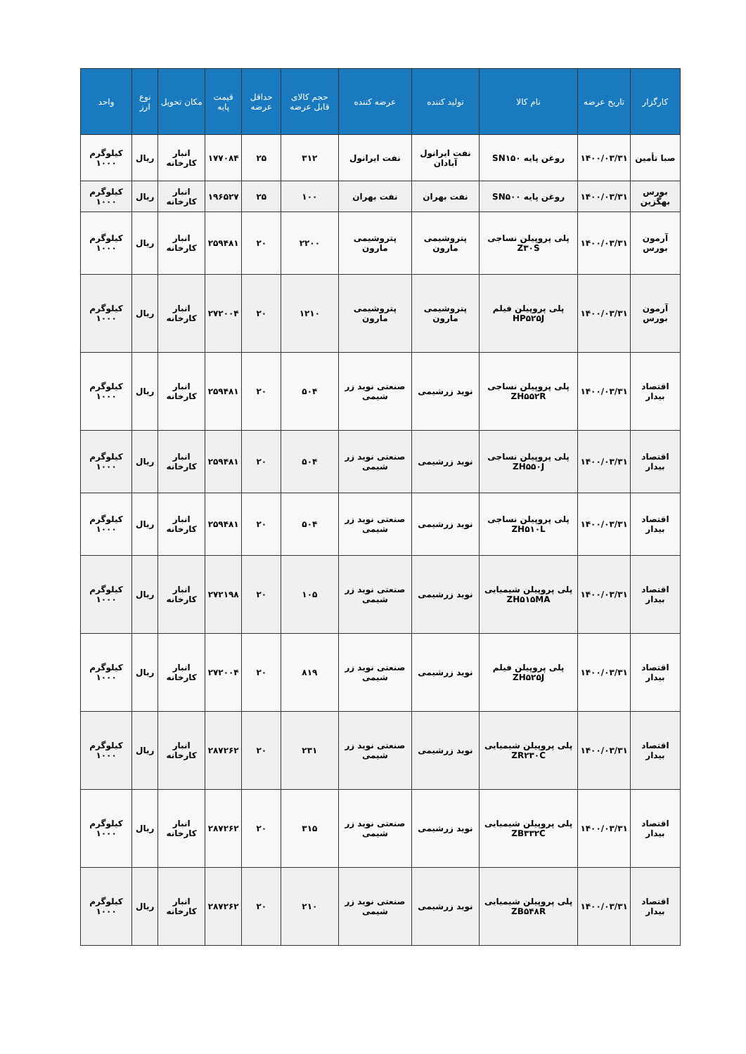| کارگزار | تاریخ عرضه | نام کالا | تولید کننده | عرضه کننده | حجم کالای قابل عرضه | حداقل عرضه | قیمت پایه | مکان تحویل | نوع ارز | واحد |
| --- | --- | --- | --- | --- | --- | --- | --- | --- | --- | --- |
| صبا تأمین | ۱۴۰۰/۰۳/۳۱ | روغن پایه SN۱۵۰ | نفت ایرانول آبادان | نفت ایرانول | ۳۱۲ | ۲۵ | ۱۷۷۰۸۴ | انبار کارخانه | ریال | کیلوگرم ۱۰۰۰ |
| بورس بهگزین | ۱۴۰۰/۰۳/۳۱ | روغن پایه SN۵۰۰ | نفت بهران | نفت بهران | ۱۰۰ | ۲۵ | ۱۹۶۵۲۷ | انبار کارخانه | ریال | کیلوگرم ۱۰۰۰ |
| آرمون بورس | ۱۴۰۰/۰۳/۳۱ | پلی پروپیلن نساجی Z۳۰S | پتروشیمی مارون | پتروشیمی مارون | ۲۲۰۰ | ۲۰ | ۲۵۹۴۸۱ | انبار کارخانه | ریال | کیلوگرم ۱۰۰۰ |
| آرمون بورس | ۱۴۰۰/۰۳/۳۱ | پلی پروپیلن فیلم HP۵۲۵J | پتروشیمی مارون | پتروشیمی مارون | ۱۲۱۰ | ۲۰ | ۲۷۲۰۰۴ | انبار کارخانه | ریال | کیلوگرم ۱۰۰۰ |
| اقتصاد بیدار | ۱۴۰۰/۰۳/۳۱ | پلی پروپیلن نساجی ZH۵۵۲R | نوید زرشیمی | صنعتی نوید زر شیمی | ۵۰۴ | ۲۰ | ۲۵۹۴۸۱ | انبار کارخانه | ریال | کیلوگرم ۱۰۰۰ |
| اقتصاد بیدار | ۱۴۰۰/۰۳/۳۱ | پلی پروپیلن نساجی ZH۵۵۰J | نوید زرشیمی | صنعتی نوید زر شیمی | ۵۰۴ | ۲۰ | ۲۵۹۴۸۱ | انبار کارخانه | ریال | کیلوگرم ۱۰۰۰ |
| اقتصاد بیدار | ۱۴۰۰/۰۳/۳۱ | پلی پروپیلن نساجی ZH۵۱۰L | نوید زرشیمی | صنعتی نوید زر شیمی | ۵۰۴ | ۲۰ | ۲۵۹۴۸۱ | انبار کارخانه | ریال | کیلوگرم ۱۰۰۰ |
| اقتصاد بیدار | ۱۴۰۰/۰۳/۳۱ | پلی پروپیلن شیمیایی ZH۵۱۵MA | نوید زرشیمی | صنعتی نوید زر شیمی | ۱۰۵ | ۲۰ | ۲۷۲۱۹۸ | انبار کارخانه | ریال | کیلوگرم ۱۰۰۰ |
| اقتصاد بیدار | ۱۴۰۰/۰۳/۳۱ | پلی پروپیلن فیلم ZH۵۲۵J | نوید زرشیمی | صنعتی نوید زر شیمی | ۸۱۹ | ۲۰ | ۲۷۲۰۰۴ | انبار کارخانه | ریال | کیلوگرم ۱۰۰۰ |
| اقتصاد بیدار | ۱۴۰۰/۰۳/۳۱ | پلی پروپیلن شیمیایی ZR۲۳۰C | نوید زرشیمی | صنعتی نوید زر شیمی | ۲۳۱ | ۲۰ | ۲۸۷۲۶۲ | انبار کارخانه | ریال | کیلوگرم ۱۰۰۰ |
| اقتصاد بیدار | ۱۴۰۰/۰۳/۳۱ | پلی پروپیلن شیمیایی ZB۳۳۲C | نوید زرشیمی | صنعتی نوید زر شیمی | ۳۱۵ | ۲۰ | ۲۸۷۲۶۲ | انبار کارخانه | ریال | کیلوگرم ۱۰۰۰ |
| اقتصاد بیدار | ۱۴۰۰/۰۳/۳۱ | پلی پروپیلن شیمیایی ZB۵۴۸R | نوید زرشیمی | صنعتی نوید زر شیمی | ۲۱۰ | ۲۰ | ۲۸۷۲۶۲ | انبار کارخانه | ریال | کیلوگرم ۱۰۰۰ |